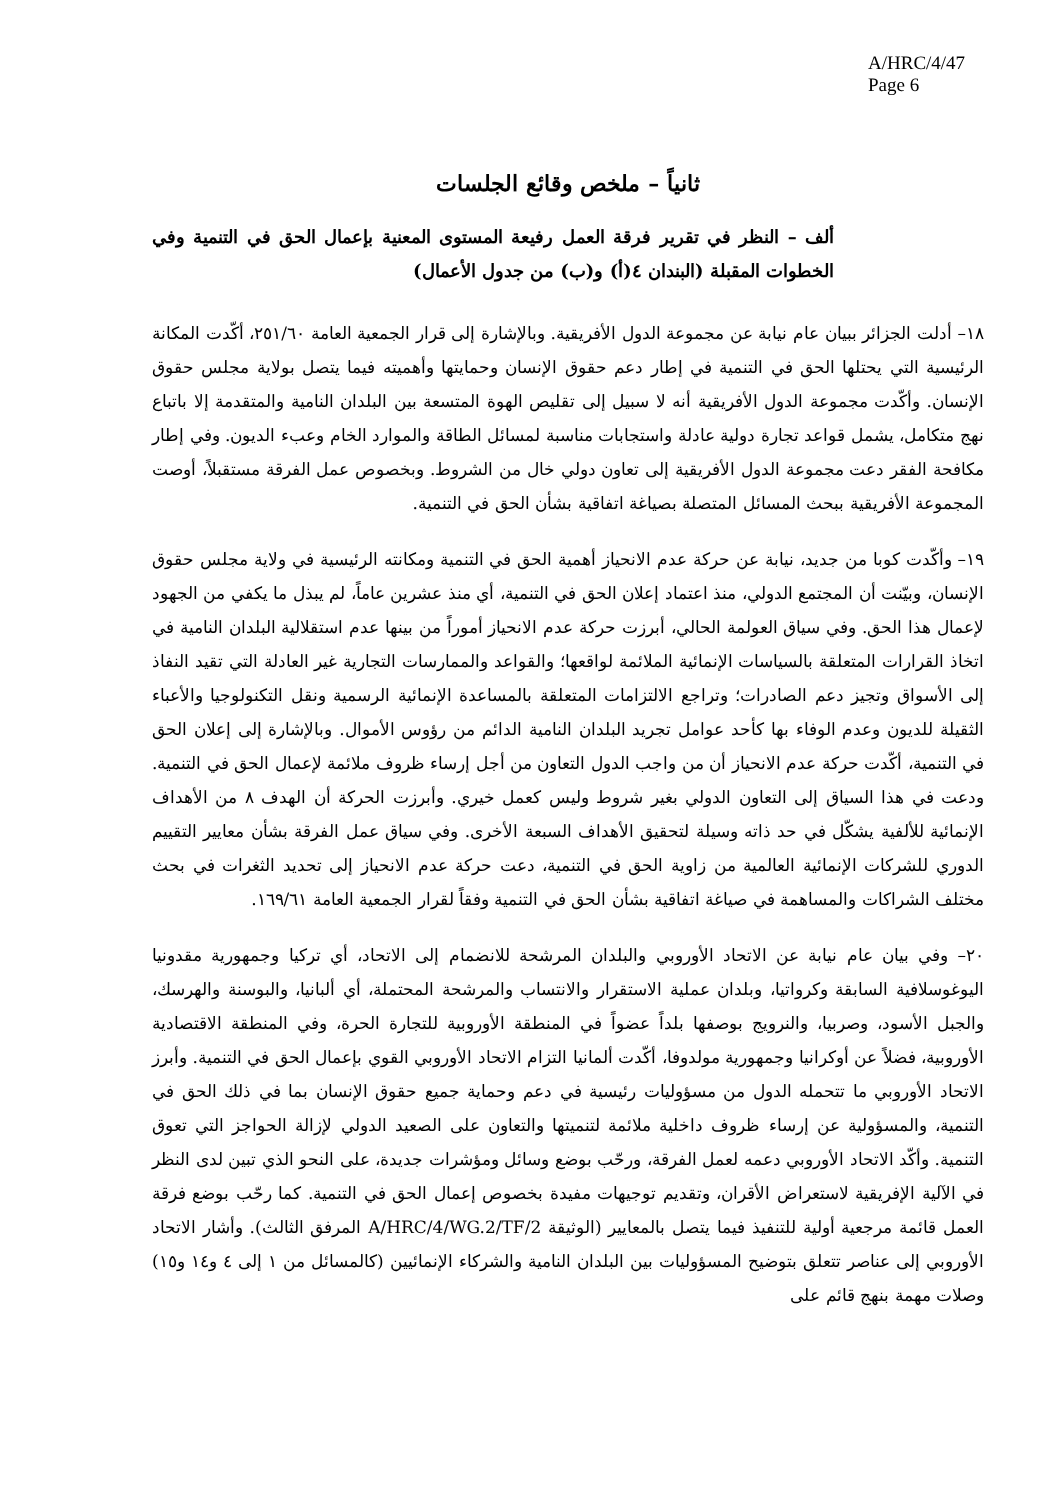A/HRC/4/47
Page 6
ثانياً – ملخص وقائع الجلسات
ألف – النظر في تقرير فرقة العمل رفيعة المستوى المعنية بإعمال الحق في التنمية وفي الخطوات المقبلة (البندان ٤(أ) و(ب) من جدول الأعمال)
١٨– أدلت الجزائر ببيان عام نيابة عن مجموعة الدول الأفريقية. وبالإشارة إلى قرار الجمعية العامة ٢٥١/٦٠، أكّدت المكانة الرئيسية التي يحتلها الحق في التنمية في إطار دعم حقوق الإنسان وحمايتها وأهميته فيما يتصل بولاية مجلس حقوق الإنسان. وأكّدت مجموعة الدول الأفريقية أنه لا سبيل إلى تقليص الهوة المتسعة بين البلدان النامية والمتقدمة إلا باتباع نهج متكامل، يشمل قواعد تجارة دولية عادلة واستجابات مناسبة لمسائل الطاقة والموارد الخام وعبء الديون. وفي إطار مكافحة الفقر دعت مجموعة الدول الأفريقية إلى تعاون دولي خال من الشروط. وبخصوص عمل الفرقة مستقبلاً، أوصت المجموعة الأفريقية ببحث المسائل المتصلة بصياغة اتفاقية بشأن الحق في التنمية.
١٩– وأكّدت كوبا من جديد، نيابة عن حركة عدم الانحياز أهمية الحق في التنمية ومكانته الرئيسية في ولاية مجلس حقوق الإنسان، وبيّنت أن المجتمع الدولي، منذ اعتماد إعلان الحق في التنمية، أي منذ عشرين عاماً، لم يبذل ما يكفي من الجهود لإعمال هذا الحق. وفي سياق العولمة الحالي، أبرزت حركة عدم الانحياز أموراً من بينها عدم استقلالية البلدان النامية في اتخاذ القرارات المتعلقة بالسياسات الإنمائية الملائمة لواقعها؛ والقواعد والممارسات التجارية غير العادلة التي تقيد النفاذ إلى الأسواق وتجيز دعم الصادرات؛ وتراجع الالتزامات المتعلقة بالمساعدة الإنمائية الرسمية ونقل التكنولوجيا والأعباء الثقيلة للديون وعدم الوفاء بها كأحد عوامل تجريد البلدان النامية الدائم من رؤوس الأموال. وبالإشارة إلى إعلان الحق في التنمية، أكّدت حركة عدم الانحياز أن من واجب الدول التعاون من أجل إرساء ظروف ملائمة لإعمال الحق في التنمية. ودعت في هذا السياق إلى التعاون الدولي بغير شروط وليس كعمل خيري. وأبرزت الحركة أن الهدف ٨ من الأهداف الإنمائية للألفية يشكّل في حد ذاته وسيلة لتحقيق الأهداف السبعة الأخرى. وفي سياق عمل الفرقة بشأن معايير التقييم الدوري للشركات الإنمائية العالمية من زاوية الحق في التنمية، دعت حركة عدم الانحياز إلى تحديد الثغرات في بحث مختلف الشراكات والمساهمة في صياغة اتفاقية بشأن الحق في التنمية وفقاً لقرار الجمعية العامة ١٦٩/٦١.
٢٠– وفي بيان عام نيابة عن الاتحاد الأوروبي والبلدان المرشحة للانضمام إلى الاتحاد، أي تركيا وجمهورية مقدونيا اليوغوسلافية السابقة وكرواتيا، وبلدان عملية الاستقرار والانتساب والمرشحة المحتملة، أي ألبانيا، والبوسنة والهرسك، والجبل الأسود، وصربيا، والنرويج بوصفها بلداً عضواً في المنطقة الأوروبية للتجارة الحرة، وفي المنطقة الاقتصادية الأوروبية، فضلاً عن أوكرانيا وجمهورية مولدوفا، أكّدت ألمانيا التزام الاتحاد الأوروبي القوي بإعمال الحق في التنمية. وأبرز الاتحاد الأوروبي ما تتحمله الدول من مسؤوليات رئيسية في دعم وحماية جميع حقوق الإنسان بما في ذلك الحق في التنمية، والمسؤولية عن إرساء ظروف داخلية ملائمة لتنميتها والتعاون على الصعيد الدولي لإزالة الحواجز التي تعوق التنمية. وأكّد الاتحاد الأوروبي دعمه لعمل الفرقة، ورحّب بوضع وسائل ومؤشرات جديدة، على النحو الذي تبين لدى النظر في الآلية الإفريقية لاستعراض الأقران، وتقديم توجيهات مفيدة بخصوص إعمال الحق في التنمية. كما رحّب بوضع فرقة العمل قائمة مرجعية أولية للتنفيذ فيما يتصل بالمعايير (الوثيقة A/HRC/4/WG.2/TF/2 المرفق الثالث). وأشار الاتحاد الأوروبي إلى عناصر تتعلق بتوضيح المسؤوليات بين البلدان النامية والشركاء الإنمائيين (كالمسائل من ١ إلى ٤ و١٤ و١٥) وصلات مهمة بنهج قائم على